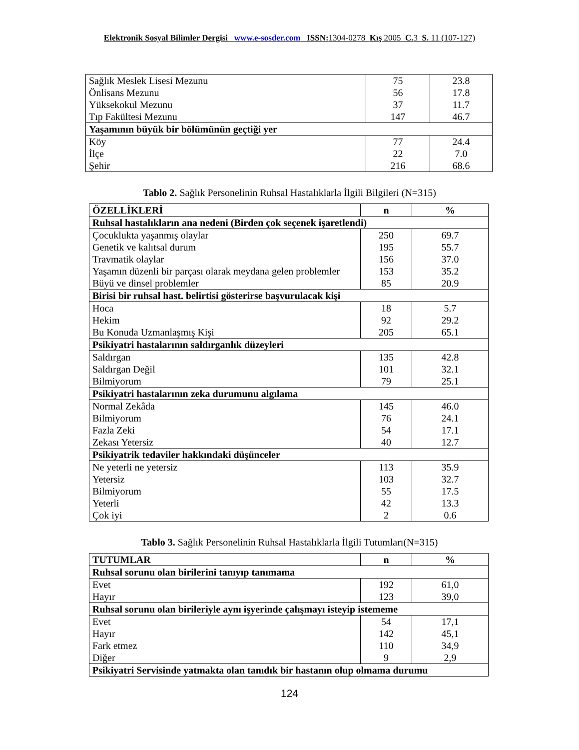Elektronik Sosyal Bilimler Dergisi www.e-sosder.com ISSN: 1304-0278 Kış 2005 C. 3 S. 11 (107-127)
| Sağlık Meslek Lisesi Mezunu Önlisans Mezunu Yüksekokul Mezunu Tıp Fakültesi Mezunu | 75 56 37 147 | 23.8 17.8 11.7 46.7 |
| Yaşamının büyük bir bölümünün geçtiği yer | | |
| Köy İlçe Şehir | 77 22 216 | 24.4 7.0 68.6 |
Tablo 2. Sağlık Personelinin Ruhsal Hastalıklarla İlgili Bilgileri (N=315)
| ÖZELLİKLERİ | n | % |
| Ruhsal hastalıkların ana nedeni (Birden çok seçenek işaretlendi) | | |
| Çocuklukta yaşanmış olaylar Genetik ve kalıtsal durum Travmatik olaylar Yaşamın düzenli bir parçası olarak meydana gelen problemler Büyü ve dinsel problemler | 250 195 156 153 85 | 69.7 55.7 37.0 35.2 20.9 |
| Birisi bir ruhsal hast. belirtisi gösterirse başvurulacak kişi | | |
| Hoca Hekim Bu Konuda Uzmanlaşmış Kişi | 18 92 205 | 5.7 29.2 65.1 |
| Psikiyatri hastalarının saldırganlık düzeyleri | | |
| Saldırgan Saldırgan Değil Bilmiyorum | 135 101 79 | 42.8 32.1 25.1 |
| Psikiyatri hastalarının zeka durumunu algılama | | |
| Normal Zekâda Bilmiyorum Fazla Zeki Zekası Yetersiz | 145 76 54 40 | 46.0 24.1 17.1 12.7 |
| Psikiyatrik tedaviler hakkındaki düşünceler | | |
| Ne yeterli ne yetersiz Yetersiz Bilmiyorum Yeterli Çok iyi | 113 103 55 42 2 | 35.9 32.7 17.5 13.3 0.6 |
Tablo 3. Sağlık Personelinin Ruhsal Hastalıklarla İlgili Tutumları(N=315)
| TUTUMLAR | n | % |
| Ruhsal sorunu olan birilerini tanıyıp tanımama | | |
| Evet Hayır | 192 123 | 61,0 39,0 |
| Ruhsal sorunu olan birileriyle aynı işyerinde çalışmayı isteyip istememe | | |
| Evet Hayır Fark etmez Diğer | 54 142 110 9 | 17,1 45,1 34,9 2,9 |
| Psikiyatri Servisinde yatmakta olan tanıdık bir hastanın olup olmama durumu | | |
124